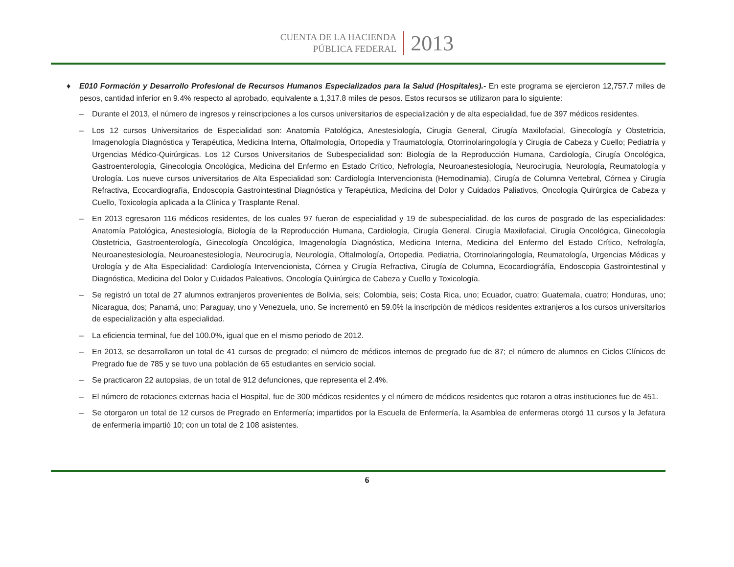CUENTA DE LA HACIENDA
PÚBLICA FEDERAL
2013
♦ E010 Formación y Desarrollo Profesional de Recursos Humanos Especializados para la Salud (Hospitales).- En este programa se ejercieron 12,757.7 miles de pesos, cantidad inferior en 9.4% respecto al aprobado, equivalente a 1,317.8 miles de pesos. Estos recursos se utilizaron para lo siguiente:
– Durante el 2013, el número de ingresos y reinscripciones a los cursos universitarios de especialización y de alta especialidad, fue de 397 médicos residentes.
– Los 12 cursos Universitarios de Especialidad son: Anatomía Patológica, Anestesiología, Cirugía General, Cirugía Maxilofacial, Ginecología y Obstetricia, Imagenología Diagnóstica y Terapéutica, Medicina Interna, Oftalmología, Ortopedia y Traumatología, Otorrinolaringología y Cirugía de Cabeza y Cuello; Pediatría y Urgencias Médico-Quirúrgicas. Los 12 Cursos Universitarios de Subespecialidad son: Biología de la Reproducción Humana, Cardiología, Cirugía Oncológica, Gastroenterología, Ginecología Oncológica, Medicina del Enfermo en Estado Crítico, Nefrología, Neuroanestesiología, Neurocirugía, Neurología, Reumatología y Urología. Los nueve cursos universitarios de Alta Especialidad son: Cardiología Intervencionista (Hemodinamia), Cirugía de Columna Vertebral, Córnea y Cirugía Refractiva, Ecocardiografía, Endoscopía Gastrointestinal Diagnóstica y Terapéutica, Medicina del Dolor y Cuidados Paliativos, Oncología Quirúrgica de Cabeza y Cuello, Toxicología aplicada a la Clínica y Trasplante Renal.
– En 2013 egresaron 116 médicos residentes, de los cuales 97 fueron de especialidad y 19 de subespecialidad. de los curos de posgrado de las especialidades: Anatomía Patológica, Anestesiología, Biología de la Reproducción Humana, Cardiología, Cirugía General, Cirugía Maxilofacial, Cirugía Oncológica, Ginecología Obstetricia, Gastroenterología, Ginecología Oncológica, Imagenología Diagnóstica, Medicina Interna, Medicina del Enfermo del Estado Crítico, Nefrología, Neuroanestesiología, Neuroanestesiología, Neurocirugía, Neurología, Oftalmología, Ortopedia, Pediatria, Otorrinolaringología, Reumatología, Urgencias Médicas y Urología y de Alta Especialidad: Cardiología Intervencionista, Córnea y Cirugía Refractiva, Cirugía de Columna, Ecocardiográfía, Endoscopia Gastrointestinal y Diagnóstica, Medicina del Dolor y Cuidados Paleativos, Oncología Quirúrgica de Cabeza y Cuello y Toxicología.
– Se registró un total de 27 alumnos extranjeros provenientes de Bolivia, seis; Colombia, seis; Costa Rica, uno; Ecuador, cuatro; Guatemala, cuatro; Honduras, uno; Nicaragua, dos; Panamá, uno; Paraguay, uno y Venezuela, uno. Se incrementó en 59.0% la inscripción de médicos residentes extranjeros a los cursos universitarios de especialización y alta especialidad.
– La eficiencia terminal, fue del 100.0%, igual que en el mismo periodo de 2012.
– En 2013, se desarrollaron un total de 41 cursos de pregrado; el número de médicos internos de pregrado fue de 87; el número de alumnos en Ciclos Clínicos de Pregrado fue de 785 y se tuvo una población de 65 estudiantes en servicio social.
– Se practicaron 22 autopsias, de un total de 912 defunciones, que representa el 2.4%.
– El número de rotaciones externas hacia el Hospital, fue de 300 médicos residentes y el número de médicos residentes que rotaron a otras instituciones fue de 451.
– Se otorgaron un total de 12 cursos de Pregrado en Enfermería; impartidos por la Escuela de Enfermería, la Asamblea de enfermeras otorgó 11 cursos y la Jefatura de enfermería impartió 10; con un total de 2 108 asistentes.
6